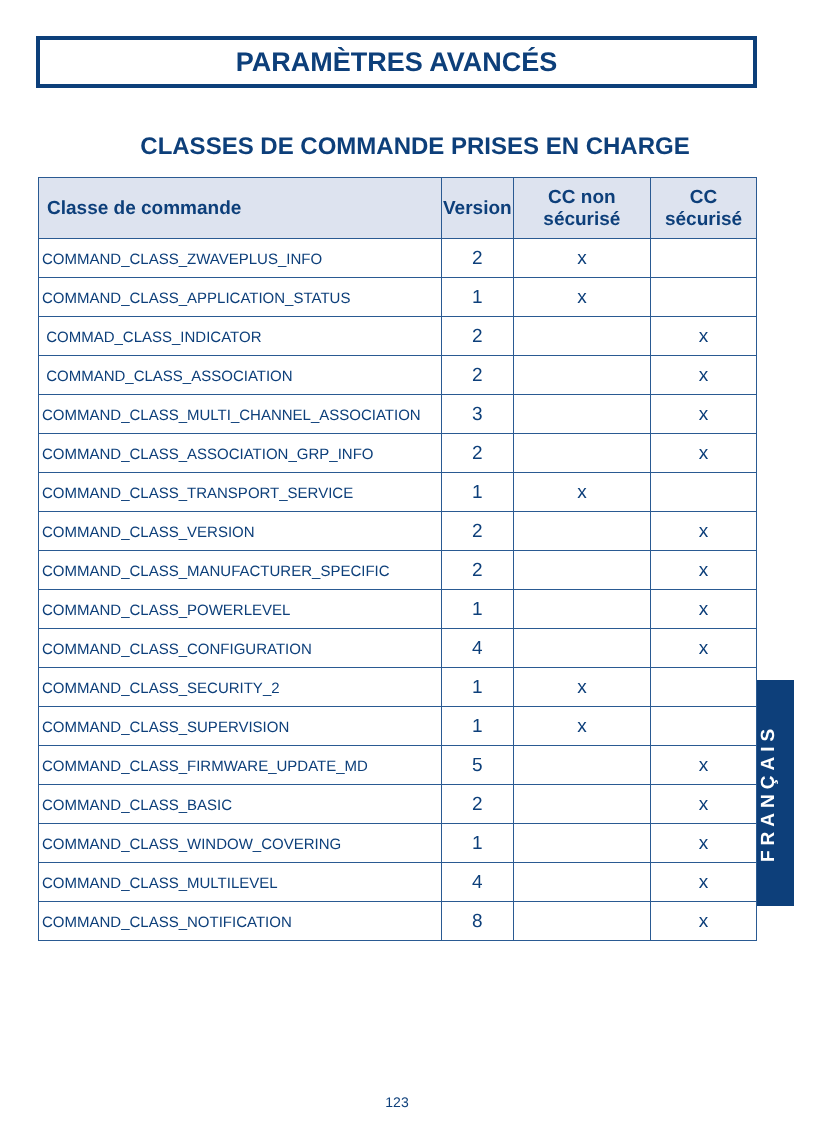PARAMÈTRES AVANCÉS
CLASSES DE COMMANDE PRISES EN CHARGE
| Classe de commande | Version | CC non sécurisé | CC sécurisé |
| --- | --- | --- | --- |
| COMMAND_CLASS_ZWAVEPLUS_INFO | 2 | x | |
| COMMAND_CLASS_APPLICATION_STATUS | 1 | x | |
| COMMAD_CLASS_INDICATOR | 2 | | x |
| COMMAND_CLASS_ASSOCIATION | 2 | | x |
| COMMAND_CLASS_MULTI_CHANNEL_ASSOCIATION | 3 | | x |
| COMMAND_CLASS_ASSOCIATION_GRP_INFO | 2 | | x |
| COMMAND_CLASS_TRANSPORT_SERVICE | 1 | x | |
| COMMAND_CLASS_VERSION | 2 | | x |
| COMMAND_CLASS_MANUFACTURER_SPECIFIC | 2 | | x |
| COMMAND_CLASS_POWERLEVEL | 1 | | x |
| COMMAND_CLASS_CONFIGURATION | 4 | | x |
| COMMAND_CLASS_SECURITY_2 | 1 | x | |
| COMMAND_CLASS_SUPERVISION | 1 | x | |
| COMMAND_CLASS_FIRMWARE_UPDATE_MD | 5 | | x |
| COMMAND_CLASS_BASIC | 2 | | x |
| COMMAND_CLASS_WINDOW_COVERING | 1 | | x |
| COMMAND_CLASS_MULTILEVEL | 4 | | x |
| COMMAND_CLASS_NOTIFICATION | 8 | | x |
FRANÇAIS
123